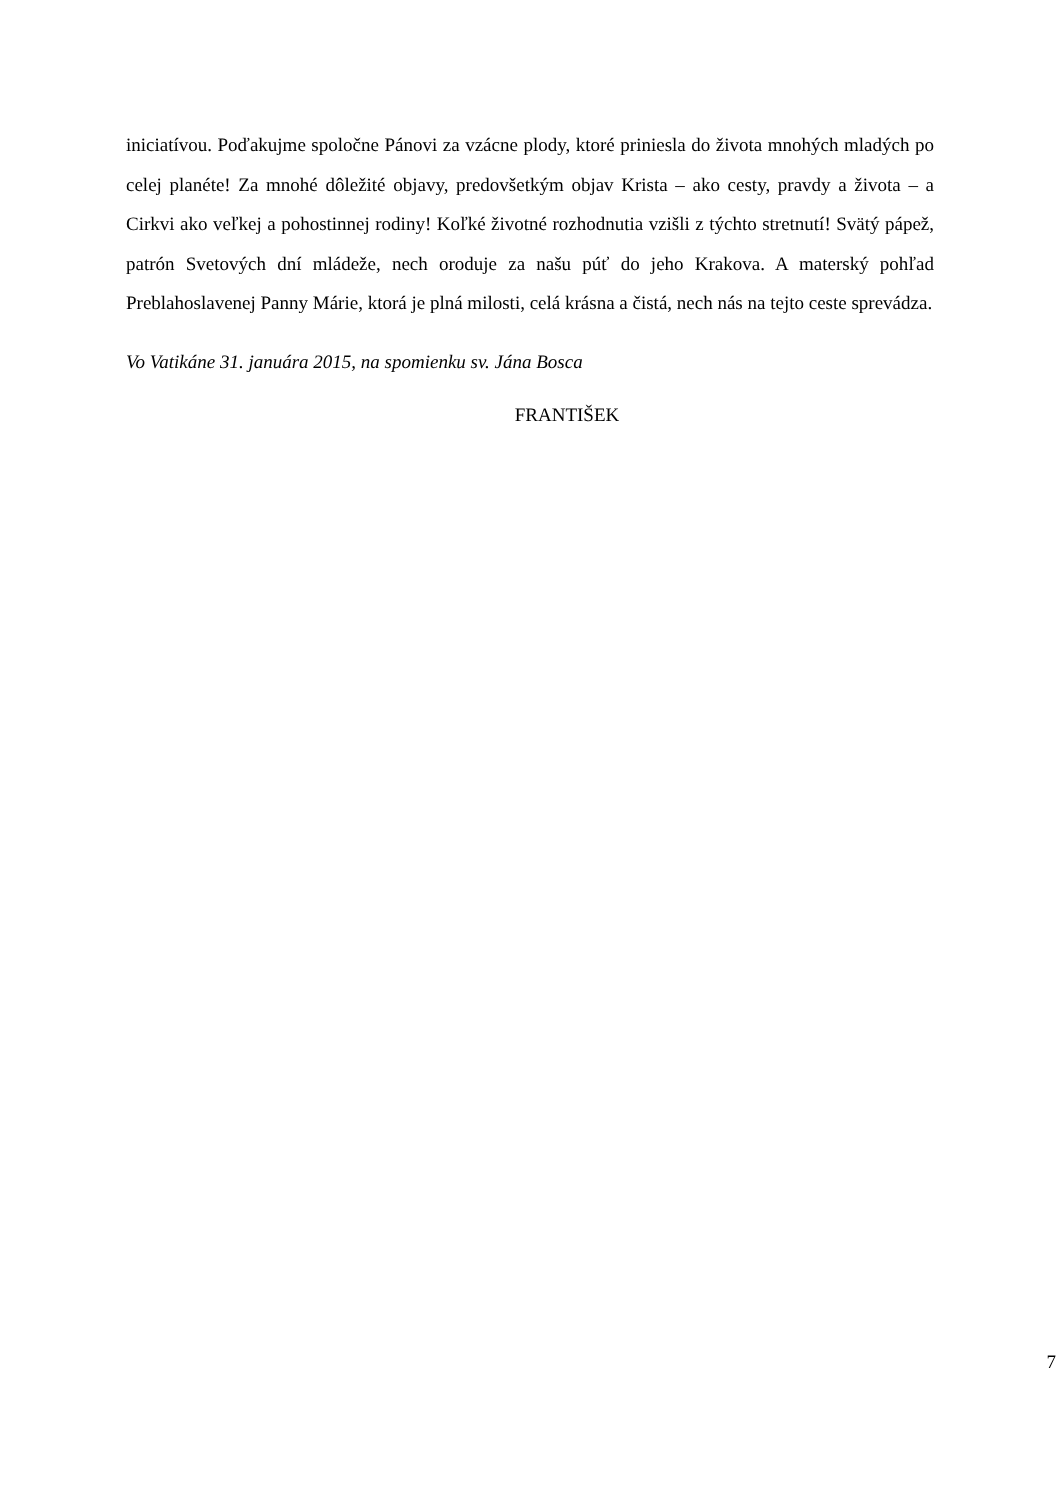iniciatívou. Poďakujme spoločne Pánovi za vzácne plody, ktoré priniesla do života mnohých mladých po celej planéte! Za mnohé dôležité objavy, predovšetkým objav Krista – ako cesty, pravdy a života – a Cirkvi ako veľkej a pohostinnej rodiny! Koľké životné rozhodnutia vzišli z týchto stretnutí! Svätý pápež, patrón Svetových dní mládeže, nech oroduje za našu púť do jeho Krakova. A materský pohľad Preblahoslavenej Panny Márie, ktorá je plná milosti, celá krásna a čistá, nech nás na tejto ceste sprevádza.
Vo Vatikáne 31. januára 2015, na spomienku sv. Jána Bosca
FRANTIŠEK
7